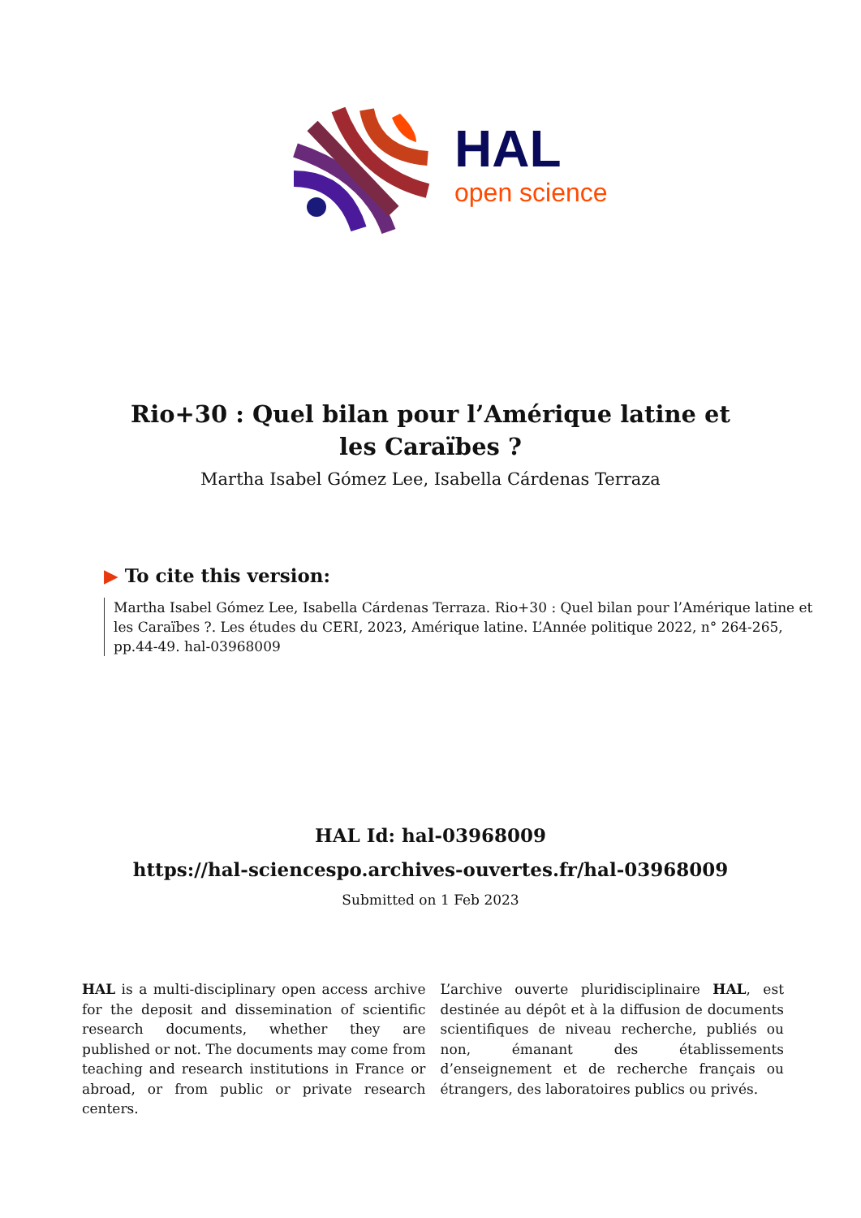HAL
open science
Rio+30 : Quel bilan pour l’Amérique latine et les Caraïbes ?
Martha Isabel Gómez Lee, Isabella Cárdenas Terraza
▶ To cite this version:
Martha Isabel Gómez Lee, Isabella Cárdenas Terraza. Rio+30 : Quel bilan pour l’Amérique latine et les Caraïbes ?. Les études du CERI, 2023, Amérique latine. L’Année politique 2022, n° 264-265, pp.44-49. hal-03968009
HAL Id: hal-03968009
https://hal-sciencespo.archives-ouvertes.fr/hal-03968009
Submitted on 1 Feb 2023
HAL is a multi-disciplinary open access archive for the deposit and dissemination of scientific research documents, whether they are published or not. The documents may come from teaching and research institutions in France or abroad, or from public or private research centers.
L’archive ouverte pluridisciplinaire HAL, est destinée au dépôt et à la diffusion de documents scientifiques de niveau recherche, publiés ou non, émanant des établissements d’enseignement et de recherche français ou étrangers, des laboratoires publics ou privés.